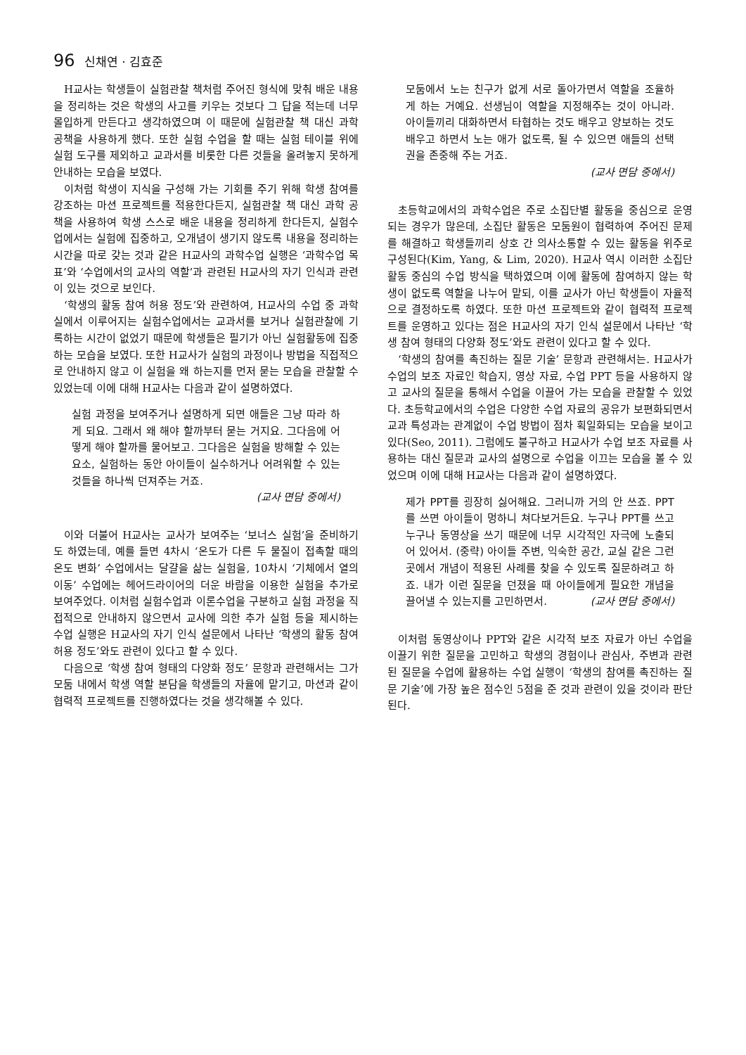96 신채연 · 김효준
H교사는 학생들이 실험관찰 책처럼 주어진 형식에 맞춰 배운 내용을 정리하는 것은 학생의 사고를 키우는 것보다 그 답을 적는데 너무 몰입하게 만든다고 생각하였으며 이 때문에 실험관찰 책 대신 과학 공책을 사용하게 했다. 또한 실험 수업을 할 때는 실험 테이블 위에 실험 도구를 제외하고 교과서를 비롯한 다른 것들을 올려놓지 못하게 안내하는 모습을 보였다.
이처럼 학생이 지식을 구성해 가는 기회를 주기 위해 학생 참여를 강조하는 마션 프로젝트를 적용한다든지, 실험관찰 책 대신 과학 공책을 사용하여 학생 스스로 배운 내용을 정리하게 한다든지, 실험수업에서는 실험에 집중하고, 오개념이 생기지 않도록 내용을 정리하는 시간을 따로 갖는 것과 같은 H교사의 과학수업 실행은 ‘과학수업 목표’와 ‘수업에서의 교사의 역할’과 관련된 H교사의 자기 인식과 관련이 있는 것으로 보인다.
‘학생의 활동 참여 허용 정도’와 관련하여, H교사의 수업 중 과학실에서 이루어지는 실험수업에서는 교과서를 보거나 실험관찰에 기록하는 시간이 없었기 때문에 학생들은 필기가 아닌 실험활동에 집중하는 모습을 보였다. 또한 H교사가 실험의 과정이나 방법을 직접적으로 안내하지 않고 이 실험을 왜 하는지를 먼저 묻는 모습을 관찰할 수 있었는데 이에 대해 H교사는 다음과 같이 설명하였다.
실험 과정을 보여주거나 설명하게 되면 애들은 그냥 따라 하게 되요. 그래서 왜 해야 할까부터 묻는 거지요. 그다음에 어떻게 해야 할까를 물어보고. 그다음은 실험을 방해할 수 있는 요소, 실험하는 동안 아이들이 실수하거나 어려워할 수 있는 것들을 하나씩 던져주는 거죠.
(교사 면담 중에서)
이와 더불어 H교사는 교사가 보여주는 ‘보너스 실험’을 준비하기도 하였는데, 예를 들면 4차시 ‘온도가 다른 두 물질이 접촉할 때의 온도 변화’ 수업에서는 달걀을 삶는 실험을, 10차시 ‘기체에서 열의 이동’ 수업에는 헤어드라이어의 더운 바람을 이용한 실험을 추가로 보여주었다. 이처럼 실험수업과 이론수업을 구분하고 실험 과정을 직접적으로 안내하지 않으면서 교사에 의한 추가 실험 등을 제시하는 수업 실행은 H교사의 자기 인식 설문에서 나타난 ‘학생의 활동 참여 허용 정도’와도 관련이 있다고 할 수 있다.
다음으로 ‘학생 참여 형태의 다양화 정도’ 문항과 관련해서는 그가 모둠 내에서 학생 역할 분담을 학생들의 자율에 맡기고, 마션과 같이 협력적 프로젝트를 진행하였다는 것을 생각해볼 수 있다.
모둠에서 노는 친구가 없게 서로 돌아가면서 역할을 조율하게 하는 거예요. 선생님이 역할을 지정해주는 것이 아니라. 아이들끼리 대화하면서 타협하는 것도 배우고 양보하는 것도 배우고 하면서 노는 애가 없도록, 될 수 있으면 애들의 선택권을 존중해 주는 거죠.
(교사 면담 중에서)
초등학교에서의 과학수업은 주로 소집단별 활동을 중심으로 운영되는 경우가 많은데, 소집단 활동은 모둠원이 협력하여 주어진 문제를 해결하고 학생들끼리 상호 간 의사소통할 수 있는 활동을 위주로 구성된다(Kim, Yang, & Lim, 2020). H교사 역시 이러한 소집단 활동 중심의 수업 방식을 택하였으며 이에 활동에 참여하지 않는 학생이 없도록 역할을 나누어 맡되, 이를 교사가 아닌 학생들이 자율적으로 결정하도록 하였다. 또한 마션 프로젝트와 같이 협력적 프로젝트를 운영하고 있다는 점은 H교사의 자기 인식 설문에서 나타난 ‘학생 참여 형태의 다양화 정도’와도 관련이 있다고 할 수 있다.
‘학생의 참여를 촉진하는 질문 기술’ 문항과 관련해서는. H교사가 수업의 보조 자료인 학습지, 영상 자료, 수업 PPT 등을 사용하지 않고 교사의 질문을 통해서 수업을 이끌어 가는 모습을 관찰할 수 있었다. 초등학교에서의 수업은 다양한 수업 자료의 공유가 보편화되면서 교과 특성과는 관계없이 수업 방법이 점차 획일화되는 모습을 보이고 있다(Seo, 2011). 그럼에도 불구하고 H교사가 수업 보조 자료를 사용하는 대신 질문과 교사의 설명으로 수업을 이끄는 모습을 볼 수 있었으며 이에 대해 H교사는 다음과 같이 설명하였다.
제가 PPT를 굉장히 싫어해요. 그러니까 거의 안 쓰죠. PPT를 쓰면 아이들이 멍하니 쳐다보거든요. 누구나 PPT를 쓰고 누구나 동영상을 쓰기 때문에 너무 시각적인 자극에 노출되어 있어서. (중략) 아이들 주변, 익숙한 공간, 교실 같은 그런 곳에서 개념이 적용된 사례를 찾을 수 있도록 질문하려고 하죠. 내가 이런 질문을 던졌을 때 아이들에게 필요한 개념을 끌어낼 수 있는지를 고민하면서. (교사 면담 중에서)
이처럼 동영상이나 PPT와 같은 시각적 보조 자료가 아닌 수업을 이끌기 위한 질문을 고민하고 학생의 경험이나 관심사, 주변과 관련된 질문을 수업에 활용하는 수업 실행이 ‘학생의 참여를 촉진하는 질문 기술’에 가장 높은 점수인 5점을 준 것과 관련이 있을 것이라 판단된다.